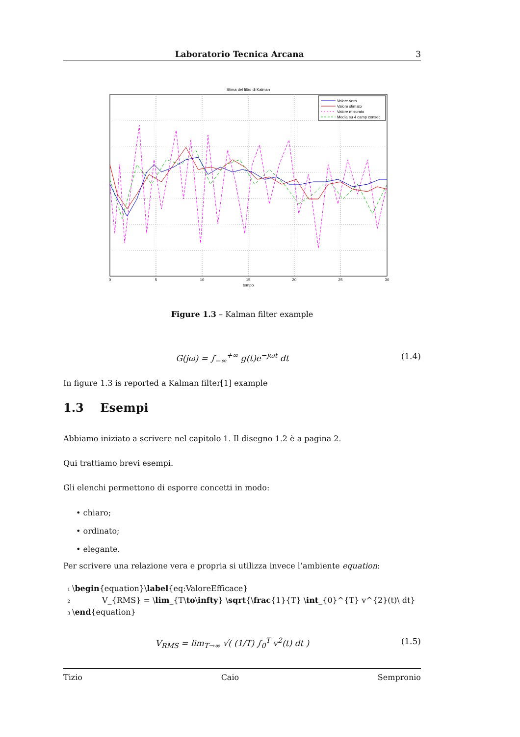Laboratorio Tecnica Arcana 3
Stima del filtro di Kalman
Valore vero
Valore stimato
Valore misurato
Media su 4 camp consec
0
5
10
15
20
25
30
tempo
Figure 1.3 – Kalman filter example
G(jω) = ∫<sub>−∞</sub><sup>+∞</sup> g(t)e<sup>−jωt</sup> dt (1.4)
In figure 1.3 is reported a Kalman filter[1] example
1.3 Esempi
Abbiamo iniziato a scrivere nel capitolo 1. Il disegno 1.2 è a pagina 2.
Qui trattiamo brevi esempi.
Gli elenchi permettono di esporre concetti in modo:
• chiaro;
• ordinato;
• elegante.
Per scrivere una relazione vera e propria si utilizza invece l’ambiente equation:
1 \begin{equation}\label{eq:ValoreEfficace}
2 V_{RMS} = \lim_{T\to\infty} \sqrt{\frac{1}{T} \int_{0}^{T} v^{2}(t)\ dt}
3 \end{equation}
V<sub>RMS</sub> = lim<sub>T→∞</sub> √( (1/T) ∫<sub>0</sub><sup>T</sup> v<sup>2</sup>(t) dt ) (1.5)
Tizio Caio Sempronio